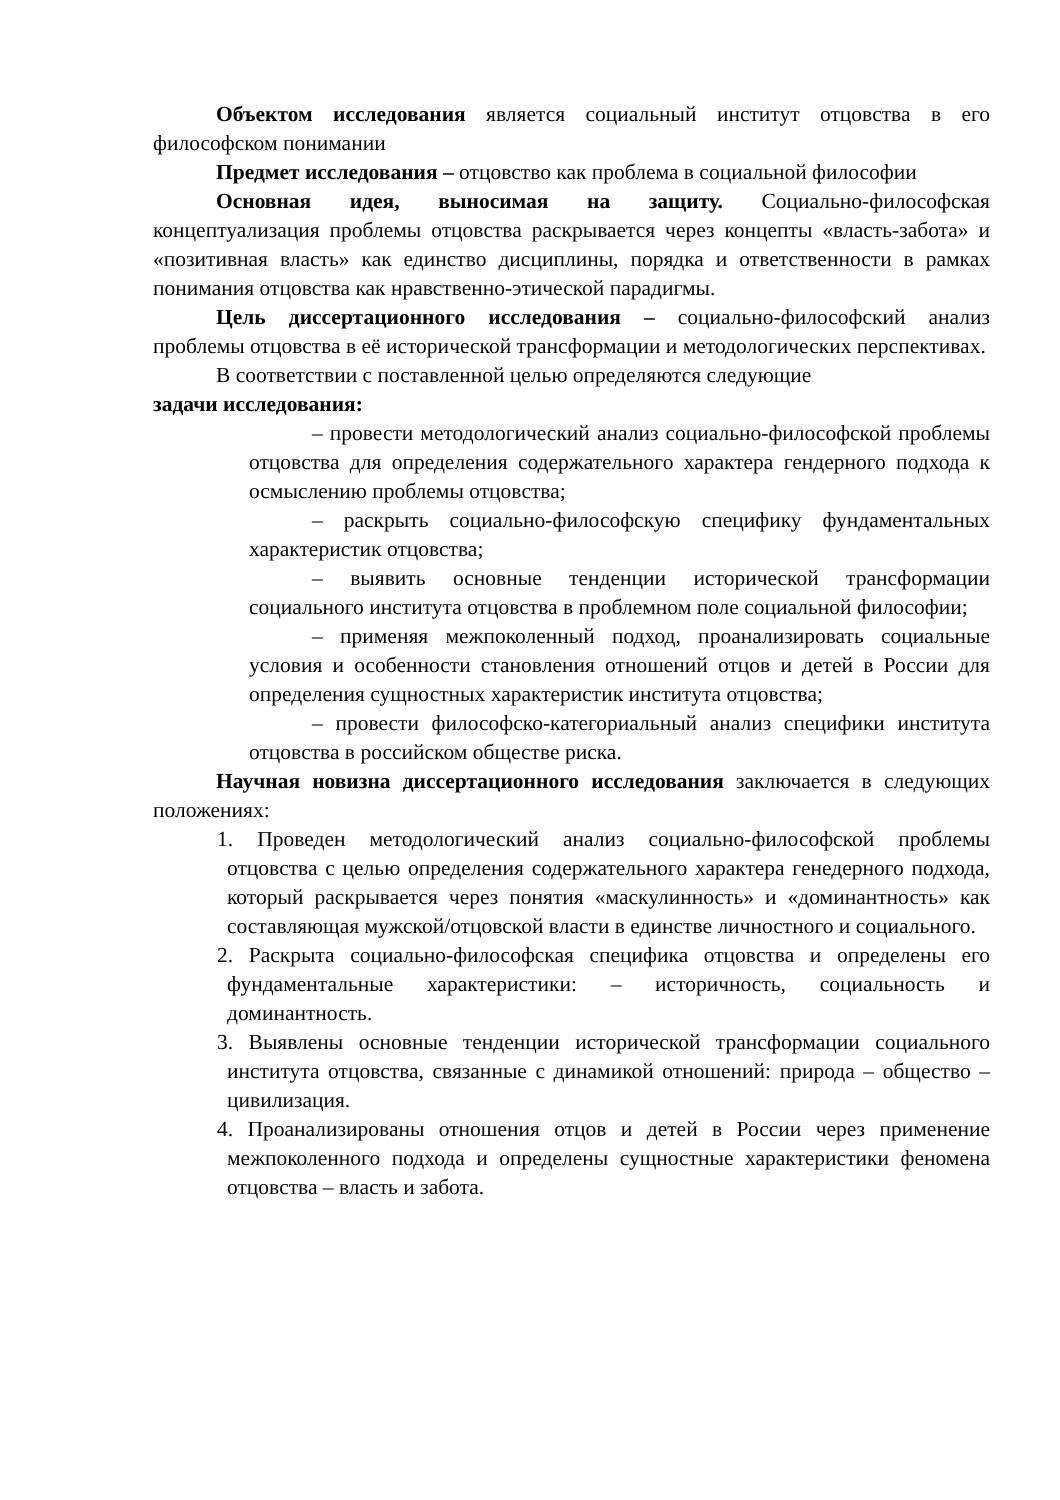Объектом исследования является социальный институт отцовства в его философском понимании
Предмет исследования – отцовство как проблема в социальной философии
Основная идея, выносимая на защиту. Социально-философская концептуализация проблемы отцовства раскрывается через концепты «власть-забота» и «позитивная власть» как единство дисциплины, порядка и ответственности в рамках понимания отцовства как нравственно-этической парадигмы.
Цель диссертационного исследования – социально-философский анализ проблемы отцовства в её исторической трансформации и методологических перспективах.
В соответствии с поставленной целью определяются следующие
задачи исследования:
– провести методологический анализ социально-философской проблемы отцовства для определения содержательного характера гендерного подхода к осмыслению проблемы отцовства;
– раскрыть социально-философскую специфику фундаментальных характеристик отцовства;
– выявить основные тенденции исторической трансформации социального института отцовства в проблемном поле социальной философии;
– применяя межпоколенный подход, проанализировать социальные условия и особенности становления отношений отцов и детей в России для определения сущностных характеристик института отцовства;
– провести философско-категориальный анализ специфики института отцовства в российском обществе риска.
Научная новизна диссертационного исследования заключается в следующих положениях:
1. Проведен методологический анализ социально-философской проблемы отцовства с целью определения содержательного характера генедерного подхода, который раскрывается через понятия «маскулинность» и «доминантность» как составляющая мужской/отцовской власти в единстве личностного и социального.
2. Раскрыта социально-философская специфика отцовства и определены его фундаментальные характеристики: – историчность, социальность и доминантность.
3. Выявлены основные тенденции исторической трансформации социального института отцовства, связанные с динамикой отношений: природа – общество – цивилизация.
4. Проанализированы отношения отцов и детей в России через применение межпоколенного подхода и определены сущностные характеристики феномена отцовства – власть и забота.